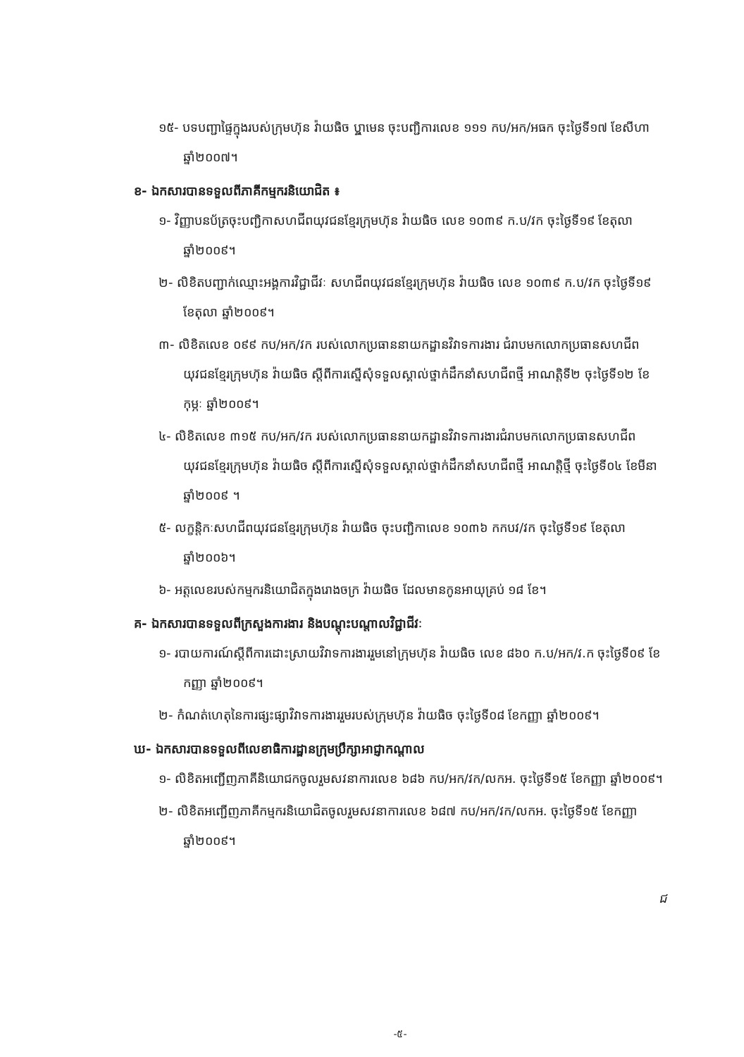១៥- បទបញ្ជាផ្ទៃក្នុងរបស់ក្រុមហ៊ុន វ៉ាយធិច ឬ្លាមេន ចុះបញ្ជិការលេខ ១១១ កប/អក/អធក ចុះថ្ងៃទី១៧ ខែសីហា ឆ្នាំ២០០៧។
ខ- ឯកសារបានទទួលពីភាគីកម្មករនិយោជិត ៖
១- វិញ្ញាបនប័ត្រចុះបញ្ជិកាសហជីពយុវជនខ្មែរក្រុមហ៊ុន វ៉ាយធិច លេខ ១០៣៩ ក.ប/វក ចុះថ្ងៃទី១៩ ខែតុលា ឆ្នាំ២០០៩។
២- លិខិតបញ្ជាក់ឈ្មោះអង្គការវិជ្ជាជីវៈ សហជីពយុវជនខ្មែរក្រុមហ៊ុន វ៉ាយធិច លេខ ១០៣៩ ក.ប/វក ចុះថ្ងៃទី១៩ ខែតុលា ឆ្នាំ២០០៩។
៣- លិខិតលេខ ០៩៩ កប/អក/វក របស់លោកប្រធាននាយកដ្ឋានវិវាទការងារ ជំរាបមកលោកប្រធានសហជីពយុវជនខ្មែរក្រុមហ៊ុន វ៉ាយធិច ស្តីពីការស្នើសុំទទួលស្គាល់ថ្នាក់ដឹកនាំសហជីពថ្មី អាណត្តិទី២ ចុះថ្ងៃទី១២ ខែកុម្ភៈ ឆ្នាំ២០០៩។
៤- លិខិតលេខ ៣១៥ កប/អក/វក របស់លោកប្រធាននាយកដ្ឋានវិវាទការងារជំរាបមកលោកប្រធានសហជីពយុវជនខ្មែរក្រុមហ៊ុន វ៉ាយធិច ស្តីពីការស្នើសុំទទួលស្គាល់ថ្នាក់ដឹកនាំសហជីពថ្មី អាណត្តិថ្មី ចុះថ្ងៃទី០៤ ខែមីនា ឆ្នាំ២០០៩ ។
៥- លក្ខន្តិកៈសហជីពយុវជនខ្មែរក្រុមហ៊ុន វ៉ាយធិច ចុះបញ្ជិកាលេខ ១០៣៦ កកបវ/វក ចុះថ្ងៃទី១៩ ខែតុលា ឆ្នាំ២០០៦។
៦- អត្តលេខរបស់កម្មករនិយោជិតក្នុងរោងចក្រ វ៉ាយធិច ដែលមានកូនអាយុគ្រប់ ១៨ ខែ។
គ- ឯកសារបានទទួលពីក្រសួងការងារ និងបណ្តុះបណ្តាលវិជ្ជាជីវៈ
១- របាយការណ៍ស្តីពីការដោះស្រាយវិវាទការងាររួមនៅក្រុមហ៊ុន វ៉ាយធិច លេខ ៨៦០ ក.ប/អក/វ.ក ចុះថ្ងៃទី០៩ ខែកញ្ញា ឆ្នាំ២០០៩។
២- កំណត់ហេតុនៃការផ្សះផ្សាវិវាទការងាររួមរបស់ក្រុមហ៊ុន វ៉ាយធិច ចុះថ្ងៃទី០៨ ខែកញ្ញា ឆ្នាំ២០០៩។
ឃ- ឯកសារបានទទួលពីលេខាធិការដ្ឋានក្រុមប្រឹក្សាអាជ្ញាកណ្តាល
១- លិខិតអញ្ជើញភាគីនិយោជកចូលរួមសវនាការលេខ ៦៨៦ កប/អក/វក/លកអ. ចុះថ្ងៃទី១៥ ខែកញ្ញា ឆ្នាំ២០០៩។
២- លិខិតអញ្ជើញភាគីកម្មករនិយោជិតចូលរួមសវនាការលេខ ៦៨៧ កប/អក/វក/លកអ. ចុះថ្ងៃទី១៥ ខែកញ្ញា ឆ្នាំ២០០៩។
ជ
-៥-